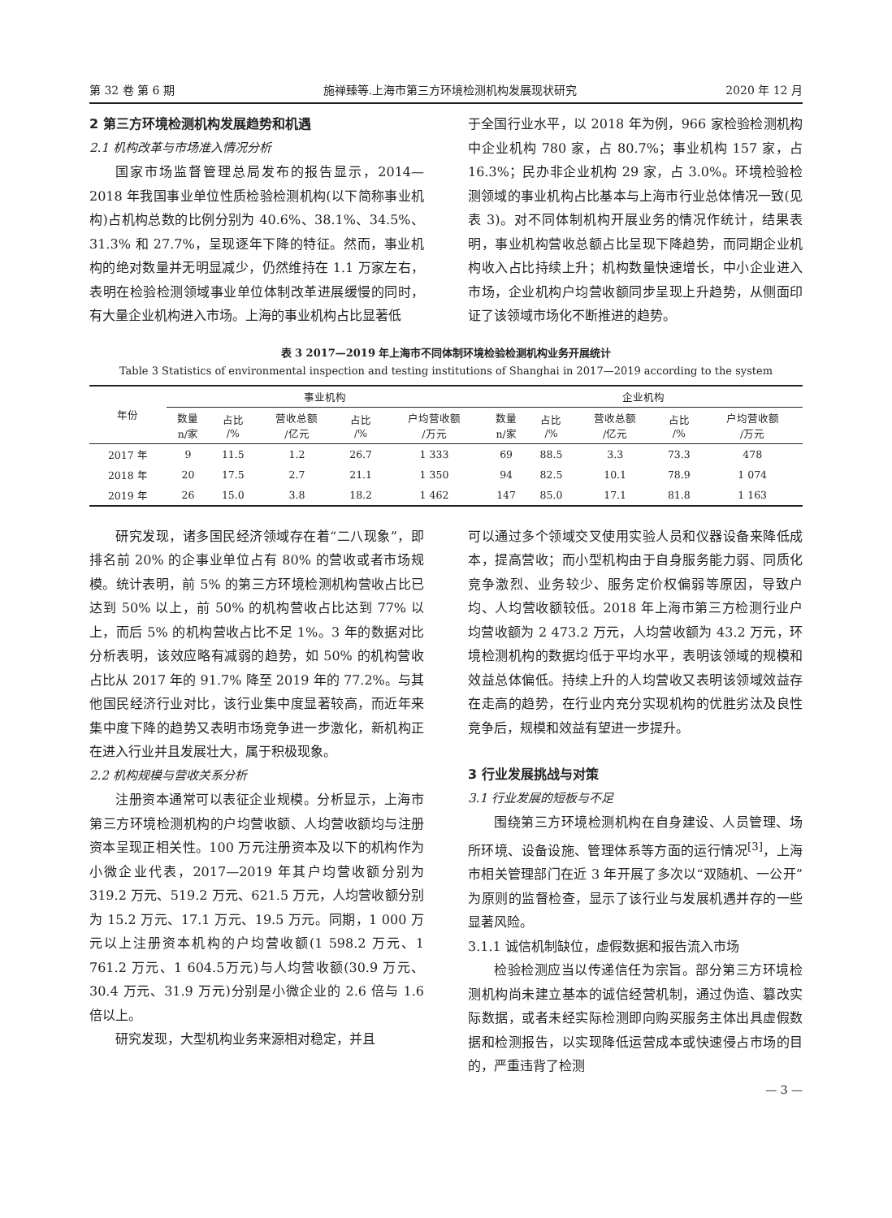第 32 卷 第 6 期 施禅臻等.上海市第三方环境检测机构发展现状研究 2020 年 12 月
2 第三方环境检测机构发展趋势和机遇
2.1 机构改革与市场准入情况分析
国家市场监督管理总局发布的报告显示，2014—2018 年我国事业单位性质检验检测机构(以下简称事业机构)占机构总数的比例分别为 40.6%、38.1%、34.5%、31.3% 和 27.7%，呈现逐年下降的特征。然而，事业机构的绝对数量并无明显减少，仍然维持在 1.1 万家左右，表明在检验检测领域事业单位体制改革进展缓慢的同时，有大量企业机构进入市场。上海的事业机构占比显著低
于全国行业水平，以 2018 年为例，966 家检验检测机构中企业机构 780 家，占 80.7%；事业机构 157 家，占 16.3%；民办非企业机构 29 家，占 3.0%。环境检验检测领域的事业机构占比基本与上海市行业总体情况一致(见表 3)。对不同体制机构开展业务的情况作统计，结果表明，事业机构营收总额占比呈现下降趋势，而同期企业机构收入占比持续上升；机构数量快速增长，中小企业进入市场，企业机构户均营收额同步呈现上升趋势，从侧面印证了该领域市场化不断推进的趋势。
表 3 2017—2019 年上海市不同体制环境检验检测机构业务开展统计
Table 3 Statistics of environmental inspection and testing institutions of Shanghai in 2017—2019 according to the system
| 年份 | 事业机构 | | | | | 企业机构 | | | | |
| --- | --- | --- | --- | --- | --- | --- | --- | --- | --- | --- |
| | 数量 n/家 | 占比 /% | 营收总额 /亿元 | 占比 /% | 户均营收额 /万元 | 数量 n/家 | 占比 /% | 营收总额 /亿元 | 占比 /% | 户均营收额 /万元 |
| 2017 年 | 9 | 11.5 | 1.2 | 26.7 | 1 333 | 69 | 88.5 | 3.3 | 73.3 | 478 |
| 2018 年 | 20 | 17.5 | 2.7 | 21.1 | 1 350 | 94 | 82.5 | 10.1 | 78.9 | 1 074 |
| 2019 年 | 26 | 15.0 | 3.8 | 18.2 | 1 462 | 147 | 85.0 | 17.1 | 81.8 | 1 163 |
研究发现，诸多国民经济领域存在着“二八现象”，即排名前 20% 的企事业单位占有 80% 的营收或者市场规模。统计表明，前 5% 的第三方环境检测机构营收占比已达到 50% 以上，前 50% 的机构营收占比达到 77% 以上，而后 5% 的机构营收占比不足 1%。3 年的数据对比分析表明，该效应略有减弱的趋势，如 50% 的机构营收占比从 2017 年的 91.7% 降至 2019 年的 77.2%。与其他国民经济行业对比，该行业集中度显著较高，而近年来集中度下降的趋势又表明市场竞争进一步激化，新机构正在进入行业并且发展壮大，属于积极现象。
2.2 机构规模与营收关系分析
注册资本通常可以表征企业规模。分析显示，上海市第三方环境检测机构的户均营收额、人均营收额均与注册资本呈现正相关性。100 万元注册资本及以下的机构作为小微企业代表，2017—2019 年其户均营收额分别为 319.2 万元、519.2 万元、621.5 万元，人均营收额分别为 15.2 万元、17.1 万元、19.5 万元。同期，1 000 万元以上注册资本机构的户均营收额(1 598.2 万元、1 761.2 万元、1 604.5万元)与人均营收额(30.9 万元、30.4 万元、31.9 万元)分别是小微企业的 2.6 倍与 1.6 倍以上。
研究发现，大型机构业务来源相对稳定，并且
可以通过多个领域交叉使用实验人员和仪器设备来降低成本，提高营收；而小型机构由于自身服务能力弱、同质化竞争激烈、业务较少、服务定价权偏弱等原因，导致户均、人均营收额较低。2018 年上海市第三方检测行业户均营收额为 2 473.2 万元，人均营收额为 43.2 万元，环境检测机构的数据均低于平均水平，表明该领域的规模和效益总体偏低。持续上升的人均营收又表明该领域效益存在走高的趋势，在行业内充分实现机构的优胜劣汰及良性竞争后，规模和效益有望进一步提升。
3 行业发展挑战与对策
3.1 行业发展的短板与不足
围绕第三方环境检测机构在自身建设、人员管理、场所环境、设备设施、管理体系等方面的运行情况<sup>[3]</sup>，上海市相关管理部门在近 3 年开展了多次以“双随机、一公开”为原则的监督检查，显示了该行业与发展机遇并存的一些显著风险。
3.1.1 诚信机制缺位，虚假数据和报告流入市场
检验检测应当以传递信任为宗旨。部分第三方环境检测机构尚未建立基本的诚信经营机制，通过伪造、篡改实际数据，或者未经实际检测即向购买服务主体出具虚假数据和检测报告，以实现降低运营成本或快速侵占市场的目的，严重违背了检测
— 3 —